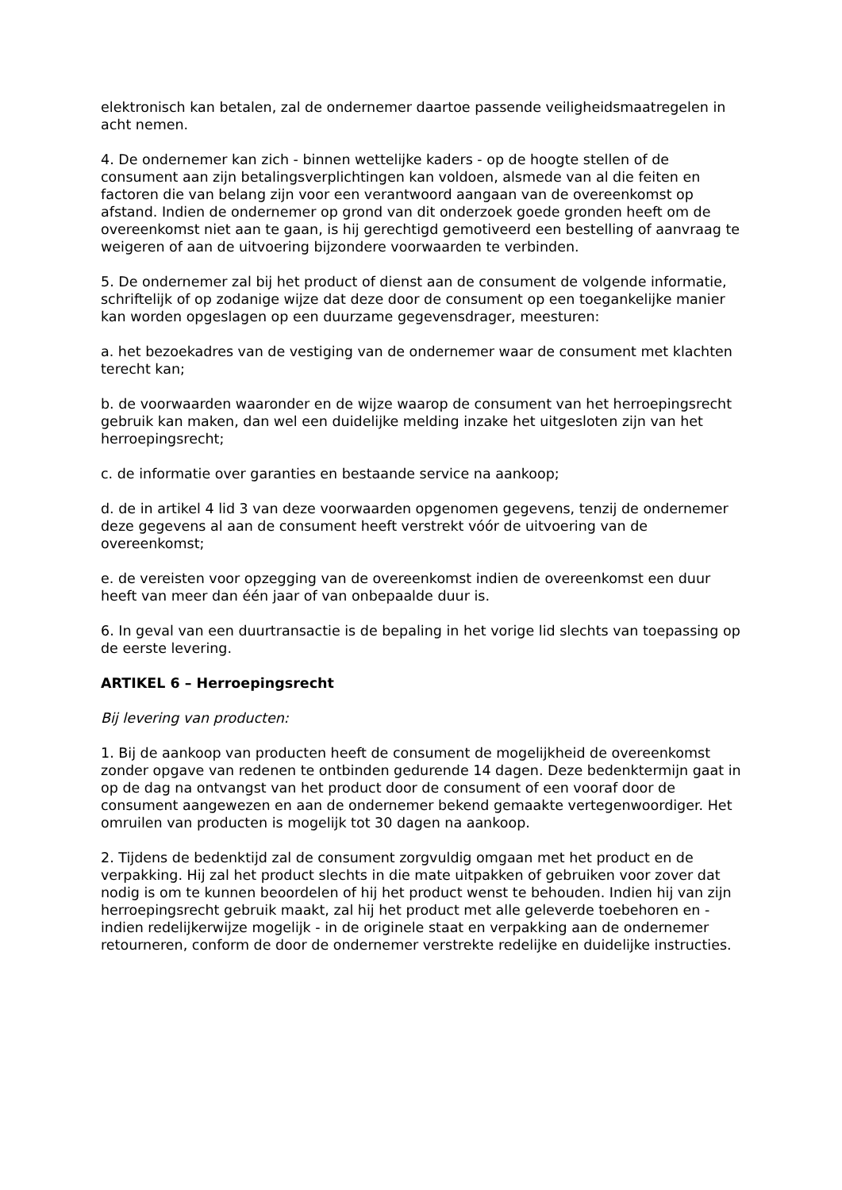elektronisch kan betalen, zal de ondernemer daartoe passende veiligheidsmaatregelen in acht nemen.
4. De ondernemer kan zich - binnen wettelijke kaders - op de hoogte stellen of de consument aan zijn betalingsverplichtingen kan voldoen, alsmede van al die feiten en factoren die van belang zijn voor een verantwoord aangaan van de overeenkomst op afstand. Indien de ondernemer op grond van dit onderzoek goede gronden heeft om de overeenkomst niet aan te gaan, is hij gerechtigd gemotiveerd een bestelling of aanvraag te weigeren of aan de uitvoering bijzondere voorwaarden te verbinden.
5. De ondernemer zal bij het product of dienst aan de consument de volgende informatie, schriftelijk of op zodanige wijze dat deze door de consument op een toegankelijke manier kan worden opgeslagen op een duurzame gegevensdrager, meesturen:
a. het bezoekadres van de vestiging van de ondernemer waar de consument met klachten terecht kan;
b. de voorwaarden waaronder en de wijze waarop de consument van het herroepingsrecht gebruik kan maken, dan wel een duidelijke melding inzake het uitgesloten zijn van het herroepingsrecht;
c. de informatie over garanties en bestaande service na aankoop;
d. de in artikel 4 lid 3 van deze voorwaarden opgenomen gegevens, tenzij de ondernemer deze gegevens al aan de consument heeft verstrekt vóór de uitvoering van de overeenkomst;
e. de vereisten voor opzegging van de overeenkomst indien de overeenkomst een duur heeft van meer dan één jaar of van onbepaalde duur is.
6. In geval van een duurtransactie is de bepaling in het vorige lid slechts van toepassing op de eerste levering.
ARTIKEL 6 – Herroepingsrecht
Bij levering van producten:
1. Bij de aankoop van producten heeft de consument de mogelijkheid de overeenkomst zonder opgave van redenen te ontbinden gedurende 14 dagen. Deze bedenktermijn gaat in op de dag na ontvangst van het product door de consument of een vooraf door de consument aangewezen en aan de ondernemer bekend gemaakte vertegenwoordiger. Het omruilen van producten is mogelijk tot 30 dagen na aankoop.
2. Tijdens de bedenktijd zal de consument zorgvuldig omgaan met het product en de verpakking. Hij zal het product slechts in die mate uitpakken of gebruiken voor zover dat nodig is om te kunnen beoordelen of hij het product wenst te behouden. Indien hij van zijn herroepingsrecht gebruik maakt, zal hij het product met alle geleverde toebehoren en - indien redelijkerwijze mogelijk - in de originele staat en verpakking aan de ondernemer retourneren, conform de door de ondernemer verstrekte redelijke en duidelijke instructies.